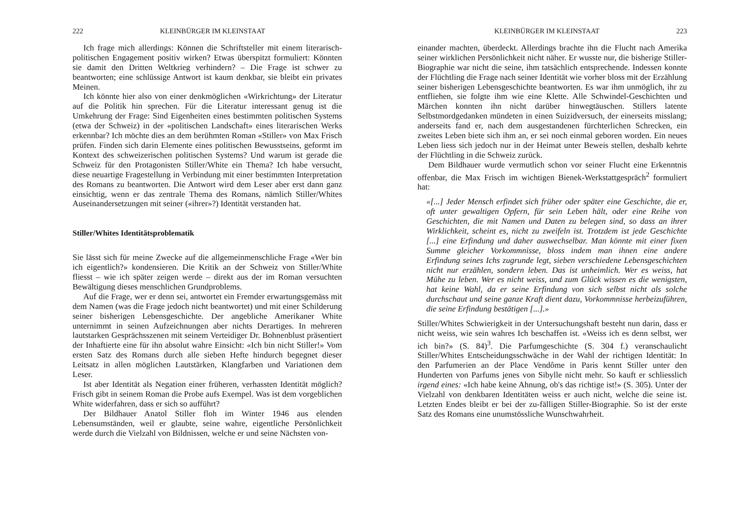222 KLEINBÜRGER IM KLEINSTAAT
Ich frage mich allerdings: Können die Schriftsteller mit einem literarisch-politischen Engagement positiv wirken? Etwas überspitzt formuliert: Könnten sie damit den Dritten Weltkrieg verhindern? – Die Frage ist schwer zu beantworten; eine schlüssige Antwort ist kaum denkbar, sie bleibt ein privates Meinen.
Ich könnte hier also von einer denkmöglichen «Wirkrichtung» der Literatur auf die Politik hin sprechen. Für die Literatur interessant genug ist die Umkehrung der Frage: Sind Eigenheiten eines bestimmten politischen Systems (etwa der Schweiz) in der «politischen Landschaft» eines literarischen Werks erkennbar? Ich möchte dies an dem berühmten Roman «Stiller» von Max Frisch prüfen. Finden sich darin Elemente eines politischen Bewusstseins, geformt im Kontext des schweizerischen politischen Systems? Und warum ist gerade die Schweiz für den Protagonisten Stiller/White ein Thema? Ich habe versucht, diese neuartige Fragestellung in Verbindung mit einer bestimmten Interpretation des Romans zu beantworten. Die Antwort wird dem Leser aber erst dann ganz einsichtig, wenn er das zentrale Thema des Romans, nämlich Stiller/Whites Auseinandersetzungen mit seiner («ihrer»?) Identität verstanden hat.
Stiller/Whites Identitätsproblematik
Sie lässt sich für meine Zwecke auf die allgemeinmenschliche Frage «Wer bin ich eigentlich?» kondensieren. Die Kritik an der Schweiz von Stiller/White fliesst – wie ich später zeigen werde – direkt aus der im Roman versuchten Bewältigung dieses menschlichen Grundproblems.
Auf die Frage, wer er denn sei, antwortet ein Fremder erwartungsgemäss mit dem Namen (was die Frage jedoch nicht beantwortet) und mit einer Schilderung seiner bisherigen Lebensgeschichte. Der angebliche Amerikaner White unternimmt in seinen Aufzeichnungen aber nichts Derartiges. In mehreren lautstarken Gesprächsszenen mit seinem Verteidiger Dr. Bohnenblust präsentiert der Inhaftierte eine für ihn absolut wahre Einsicht: «Ich bin nicht Stiller!» Vom ersten Satz des Romans durch alle sieben Hefte hindurch begegnet dieser Leitsatz in allen möglichen Lautstärken, Klangfarben und Variationen dem Leser.
Ist aber Identität als Negation einer früheren, verhassten Identität möglich? Frisch gibt in seinem Roman die Probe aufs Exempel. Was ist dem vorgeblichen White widerfahren, dass er sich so aufführt?
Der Bildhauer Anatol Stiller floh im Winter 1946 aus elenden Lebensumständen, weil er glaubte, seine wahre, eigentliche Persönlichkeit werde durch die Vielzahl von Bildnissen, welche er und seine Nächsten von-
KLEINBÜRGER IM KLEINSTAAT 223
einander machten, überdeckt. Allerdings brachte ihn die Flucht nach Amerika seiner wirklichen Persönlichkeit nicht näher. Er wusste nur, die bisherige Stiller-Biographie war nicht die seine, ihm tatsächlich entsprechende. Indessen konnte der Flüchtling die Frage nach seiner Identität wie vorher bloss mit der Erzählung seiner bisherigen Lebensgeschichte beantworten. Es war ihm unmöglich, ihr zu entfliehen, sie folgte ihm wie eine Klette. Alle Schwindel-Geschichten und Märchen konnten ihn nicht darüber hinwegtäuschen. Stillers latente Selbstmordgedanken mündeten in einen Suizidversuch, der einerseits misslang; anderseits fand er, nach dem ausgestandenen fürchterlichen Schrecken, ein zweites Leben biete sich ihm an, er sei noch einmal geboren worden. Ein neues Leben liess sich jedoch nur in der Heimat unter Beweis stellen, deshalb kehrte der Flüchtling in die Schweiz zurück.
Dem Bildhauer wurde vermutlich schon vor seiner Flucht eine Erkenntnis offenbar, die Max Frisch im wichtigen Bienek-Werkstattgespräch<sup>2</sup> formuliert hat:
«[...] Jeder Mensch erfindet sich früher oder später eine Geschichte, die er, oft unter gewaltigen Opfern, für sein Leben hält, oder eine Reihe von Geschichten, die mit Namen und Daten zu belegen sind, so dass an ihrer Wirklichkeit, scheint es, nicht zu zweifeln ist. Trotzdem ist jede Geschichte [...] eine Erfindung und daher auswechselbar. Man könnte mit einer fixen Summe gleicher Vorkommnisse, bloss indem man ihnen eine andere Erfindung seines Ichs zugrunde legt, sieben verschiedene Lebensgeschichten nicht nur erzählen, sondern leben. Das ist unheimlich. Wer es weiss, hat Mühe zu leben. Wer es nicht weiss, und zum Glück wissen es die wenigsten, hat keine Wahl, da er seine Erfindung von sich selbst nicht als solche durchschaut und seine ganze Kraft dient dazu, Vorkommnisse herbeizuführen, die seine Erfindung bestätigen [...].»
Stiller/Whites Schwierigkeit in der Untersuchungshaft besteht nun darin, dass er nicht weiss, wie sein wahres Ich beschaffen ist. «Weiss ich es denn selbst, wer ich bin?» (S. 84)<sup>3</sup>. Die Parfumgeschichte (S. 304 f.) veranschaulicht Stiller/Whites Entscheidungsschwäche in der Wahl der richtigen Identität: In den Parfumerien an der Place Vendôme in Paris kennt Stiller unter den Hunderten von Parfums jenes von Sibylle nicht mehr. So kauft er schliesslich irgend eines: «Ich habe keine Ahnung, ob's das richtige ist!» (S. 305). Unter der Vielzahl von denkbaren Identitäten weiss er auch nicht, welche die seine ist. Letzten Endes bleibt er bei der zu-fälligen Stiller-Biographie. So ist der erste Satz des Romans eine unumstössliche Wunschwahrheit.